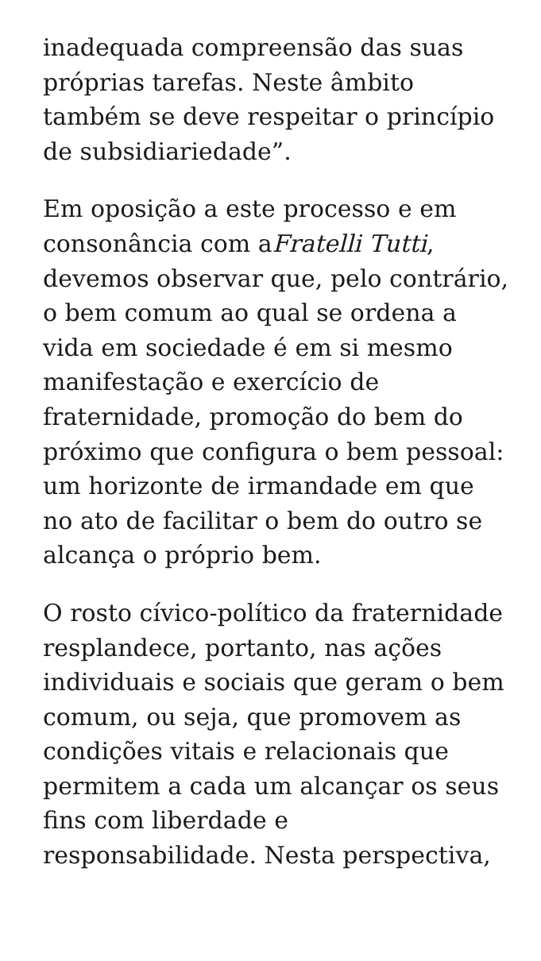inadequada compreensão das suas próprias tarefas. Neste âmbito também se deve respeitar o princípio de subsidiariedade”.
Em oposição a este processo e em consonância com aFratelli Tutti, devemos observar que, pelo contrário, o bem comum ao qual se ordena a vida em sociedade é em si mesmo manifestação e exercício de fraternidade, promoção do bem do próximo que configura o bem pessoal: um horizonte de irmandade em que no ato de facilitar o bem do outro se alcança o próprio bem.
O rosto cívico-político da fraternidade resplandece, portanto, nas ações individuais e sociais que geram o bem comum, ou seja, que promovem as condições vitais e relacionais que permitem a cada um alcançar os seus fins com liberdade e responsabilidade. Nesta perspectiva,